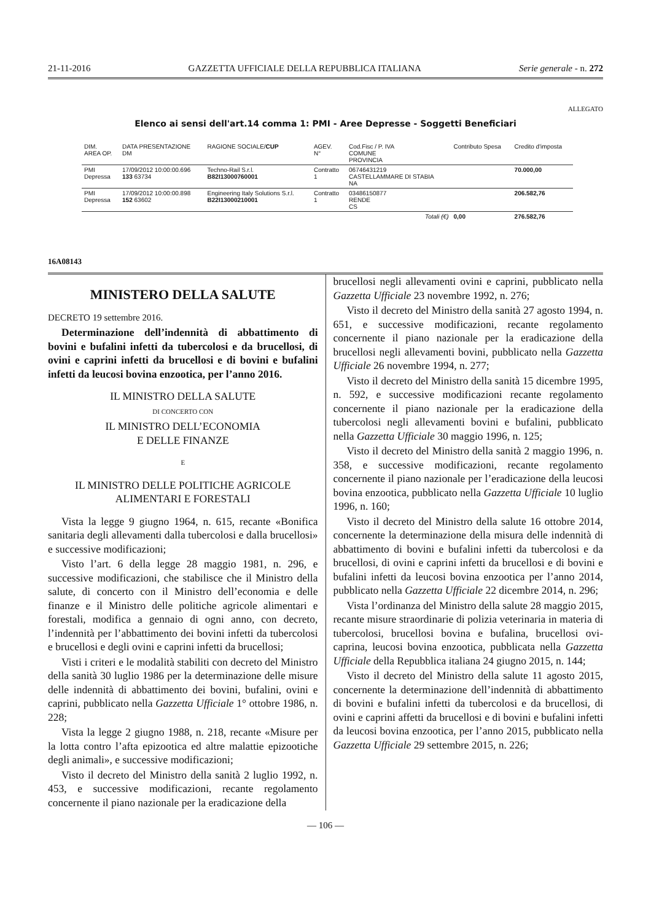21-11-2016 GAZZETTA UFFICIALE DELLA REPUBBLICA ITALIANA Serie generale - n. 272
ALLEGATO
Elenco ai sensi dell'art.14 comma 1: PMI - Aree Depresse - Soggetti Beneficiari
| DIM. AREA OP. | DATA PRESENTAZIONE DM | RAGIONE SOCIALE/ CUP | AGEV. N° | Cod.Fisc / P. IVA COMUNE PROVINCIA | Contributo Spesa | Credito d'imposta |
| --- | --- | --- | --- | --- | --- | --- |
| PMI Depressa | 17/09/2012 10:00:00.696 133 63734 | Techno-Rail S.r.l. B82I13000760001 | Contratto 1 | 06746431219 CASTELLAMMARE DI STABIA NA | | 70.000,00 |
| PMI Depressa | 17/09/2012 10:00:00.898 152 63602 | Engineering Italy Solutions S.r.l. B22I13000210001 | Contratto 1 | 03486150877 RENDE CS | | 206.582,76 |
| | | | | Totali (€) | 0,00 | 276.582,76 |
16A08143
MINISTERO DELLA SALUTE
DECRETO 19 settembre 2016.
Determinazione dell’indennità di abbattimento di bovini e bufalini infetti da tubercolosi e da brucellosi, di ovini e caprini infetti da brucellosi e di bovini e bufalini infetti da leucosi bovina enzootica, per l’anno 2016.
IL MINISTRO DELLA SALUTE
DI CONCERTO CON
IL MINISTRO DELL’ECONOMIA
E DELLE FINANZE
E
IL MINISTRO DELLE POLITICHE AGRICOLE
ALIMENTARI E FORESTALI
Vista la legge 9 giugno 1964, n. 615, recante «Bonifica sanitaria degli allevamenti dalla tubercolosi e dalla brucellosi» e successive modificazioni;
Visto l’art. 6 della legge 28 maggio 1981, n. 296, e successive modificazioni, che stabilisce che il Ministro della salute, di concerto con il Ministro dell’economia e delle finanze e il Ministro delle politiche agricole alimentari e forestali, modifica a gennaio di ogni anno, con decreto, l’indennità per l’abbattimento dei bovini infetti da tubercolosi e brucellosi e degli ovini e caprini infetti da brucellosi;
Visti i criteri e le modalità stabiliti con decreto del Ministro della sanità 30 luglio 1986 per la determinazione delle misure delle indennità di abbattimento dei bovini, bufalini, ovini e caprini, pubblicato nella Gazzetta Ufficiale 1° ottobre 1986, n. 228;
Vista la legge 2 giugno 1988, n. 218, recante «Misure per la lotta contro l’afta epizootica ed altre malattie epizootiche degli animali», e successive modificazioni;
Visto il decreto del Ministro della sanità 2 luglio 1992, n. 453, e successive modificazioni, recante regolamento concernente il piano nazionale per la eradicazione della
brucellosi negli allevamenti ovini e caprini, pubblicato nella Gazzetta Ufficiale 23 novembre 1992, n. 276;
Visto il decreto del Ministro della sanità 27 agosto 1994, n. 651, e successive modificazioni, recante regolamento concernente il piano nazionale per la eradicazione della brucellosi negli allevamenti bovini, pubblicato nella Gazzetta Ufficiale 26 novembre 1994, n. 277;
Visto il decreto del Ministro della sanità 15 dicembre 1995, n. 592, e successive modificazioni recante regolamento concernente il piano nazionale per la eradicazione della tubercolosi negli allevamenti bovini e bufalini, pubblicato nella Gazzetta Ufficiale 30 maggio 1996, n. 125;
Visto il decreto del Ministro della sanità 2 maggio 1996, n. 358, e successive modificazioni, recante regolamento concernente il piano nazionale per l’eradicazione della leucosi bovina enzootica, pubblicato nella Gazzetta Ufficiale 10 luglio 1996, n. 160;
Visto il decreto del Ministro della salute 16 ottobre 2014, concernente la determinazione della misura delle indennità di abbattimento di bovini e bufalini infetti da tubercolosi e da brucellosi, di ovini e caprini infetti da brucellosi e di bovini e bufalini infetti da leucosi bovina enzootica per l’anno 2014, pubblicato nella Gazzetta Ufficiale 22 dicembre 2014, n. 296;
Vista l’ordinanza del Ministro della salute 28 maggio 2015, recante misure straordinarie di polizia veterinaria in materia di tubercolosi, brucellosi bovina e bufalina, brucellosi ovi-caprina, leucosi bovina enzootica, pubblicata nella Gazzetta Ufficiale della Repubblica italiana 24 giugno 2015, n. 144;
Visto il decreto del Ministro della salute 11 agosto 2015, concernente la determinazione dell’indennità di abbattimento di bovini e bufalini infetti da tubercolosi e da brucellosi, di ovini e caprini affetti da brucellosi e di bovini e bufalini infetti da leucosi bovina enzootica, per l’anno 2015, pubblicato nella Gazzetta Ufficiale 29 settembre 2015, n. 226;
— 106 —